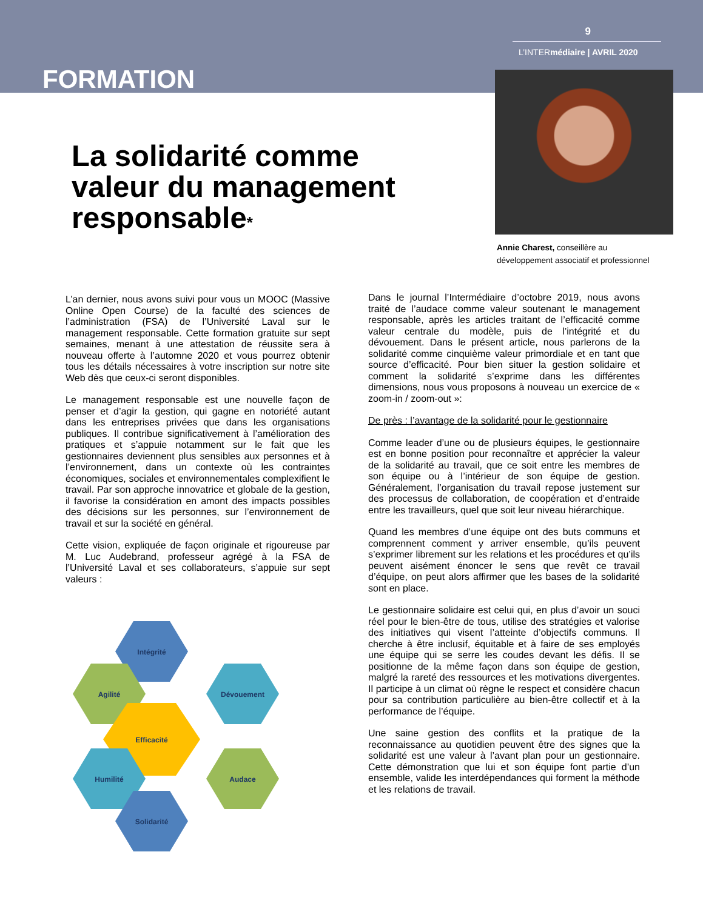9
L’INTERmédiaire | AVRIL 2020
FORMATION
Annie Charest, conseillère au
développement associatif et professionnel
La solidarité comme
valeur du management
responsable*
L’an dernier, nous avons suivi pour vous un MOOC (Massive Online Open Course) de la faculté des sciences de l’administration (FSA) de l’Université Laval sur le management responsable. Cette formation gratuite sur sept semaines, menant à une attestation de réussite sera à nouveau offerte à l’automne 2020 et vous pourrez obtenir tous les détails nécessaires à votre inscription sur notre site Web dès que ceux-ci seront disponibles.
Le management responsable est une nouvelle façon de penser et d’agir la gestion, qui gagne en notoriété autant dans les entreprises privées que dans les organisations publiques. Il contribue significativement à l’amélioration des pratiques et s’appuie notamment sur le fait que les gestionnaires deviennent plus sensibles aux personnes et à l’environnement, dans un contexte où les contraintes économiques, sociales et environnementales complexifient le travail. Par son approche innovatrice et globale de la gestion, il favorise la considération en amont des impacts possibles des décisions sur les personnes, sur l’environnement de travail et sur la société en général.
Cette vision, expliquée de façon originale et rigoureuse par M. Luc Audebrand, professeur agrégé à la FSA de l’Université Laval et ses collaborateurs, s’appuie sur sept valeurs :
Intégrité
Agilité
Dévouement
Efficacité
Humilité
Audace
Solidarité
Dans le journal l’Intermédiaire d’octobre 2019, nous avons traité de l’audace comme valeur soutenant le management responsable, après les articles traitant de l’efficacité comme valeur centrale du modèle, puis de l’intégrité et du dévouement. Dans le présent article, nous parlerons de la solidarité comme cinquième valeur primordiale et en tant que source d’efficacité. Pour bien situer la gestion solidaire et comment la solidarité s’exprime dans les différentes dimensions, nous vous proposons à nouveau un exercice de « zoom-in / zoom-out »:
De près : l’avantage de la solidarité pour le gestionnaire
Comme leader d’une ou de plusieurs équipes, le gestionnaire est en bonne position pour reconnaître et apprécier la valeur de la solidarité au travail, que ce soit entre les membres de son équipe ou à l’intérieur de son équipe de gestion. Généralement, l’organisation du travail repose justement sur des processus de collaboration, de coopération et d’entraide entre les travailleurs, quel que soit leur niveau hiérarchique.
Quand les membres d’une équipe ont des buts communs et comprennent comment y arriver ensemble, qu’ils peuvent s’exprimer librement sur les relations et les procédures et qu’ils peuvent aisément énoncer le sens que revêt ce travail d’équipe, on peut alors affirmer que les bases de la solidarité sont en place.
Le gestionnaire solidaire est celui qui, en plus d’avoir un souci réel pour le bien-être de tous, utilise des stratégies et valorise des initiatives qui visent l’atteinte d’objectifs communs. Il cherche à être inclusif, équitable et à faire de ses employés une équipe qui se serre les coudes devant les défis. Il se positionne de la même façon dans son équipe de gestion, malgré la rareté des ressources et les motivations divergentes. Il participe à un climat où règne le respect et considère chacun pour sa contribution particulière au bien-être collectif et à la performance de l’équipe.
Une saine gestion des conflits et la pratique de la reconnaissance au quotidien peuvent être des signes que la solidarité est une valeur à l’avant plan pour un gestionnaire. Cette démonstration que lui et son équipe font partie d’un ensemble, valide les interdépendances qui forment la méthode et les relations de travail.